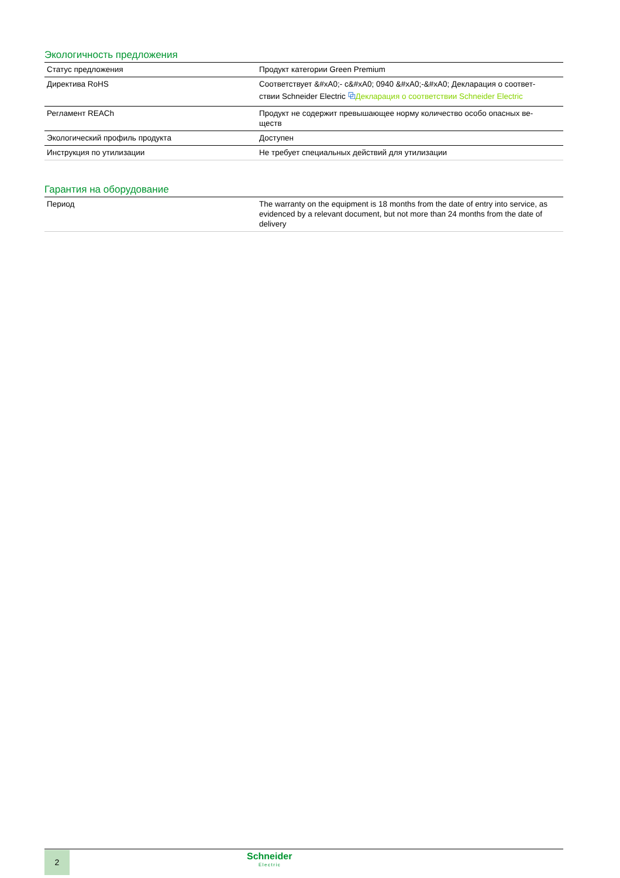Экологичность предложения
| Статус предложения | Продукт категории Green Premium |
| Директива RoHS | Соответствует &#xA0;- c&#xA0; 0940 &#xA0;-&#xA0; Декларация о соответ- ствии Schneider Electric ⧉ Декларация о соответствии Schneider Electric |
| Регламент REACh | Продукт не содержит превышающее норму количество особо опасных ве- ществ |
| Экологический профиль продукта | Доступен |
| Инструкция по утилизации | Не требует специальных действий для утилизации |
Гарантия на оборудование
| Период | The warranty on the equipment is 18 months from the date of entry into service, as evidenced by a relevant document, but not more than 24 months from the date of delivery |
2 Schneider
Electric